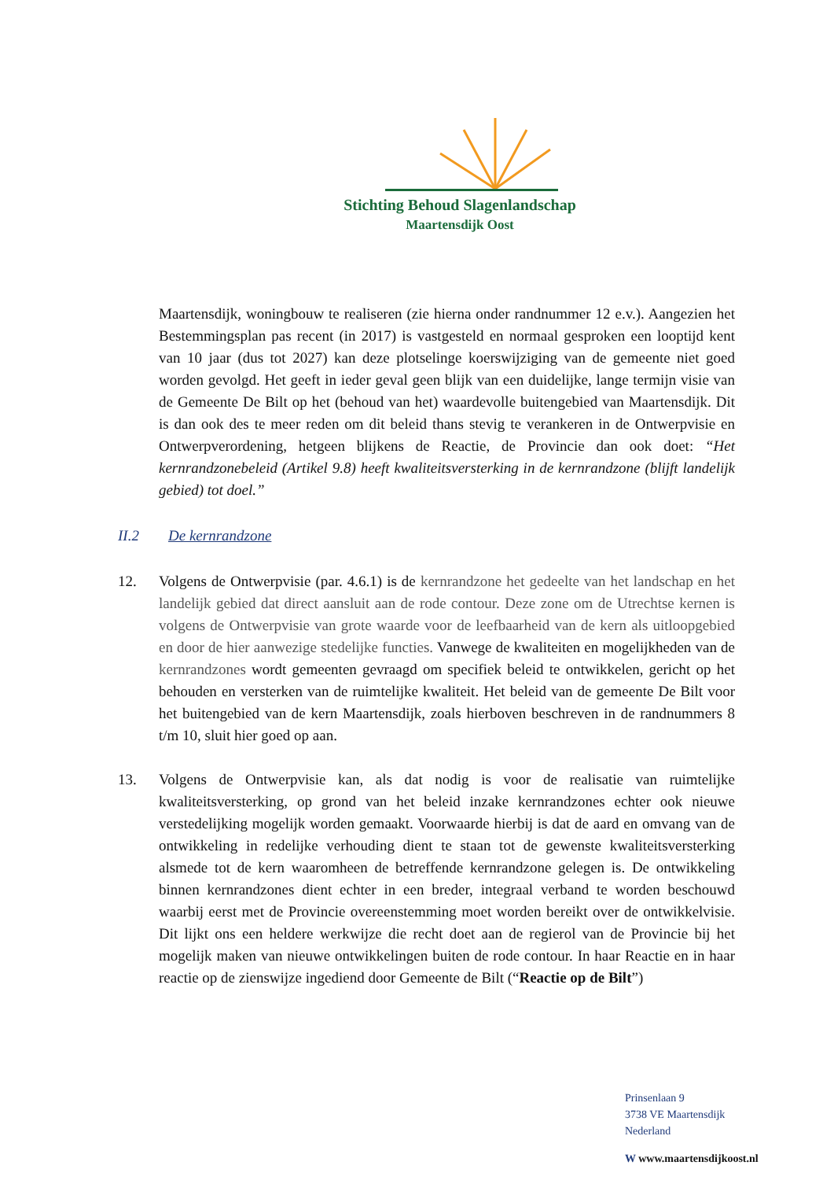Stichting Behoud Slagenlandschap
Maartensdijk Oost
Maartensdijk, woningbouw te realiseren (zie hierna onder randnummer 12 e.v.). Aangezien het Bestemmingsplan pas recent (in 2017) is vastgesteld en normaal gesproken een looptijd kent van 10 jaar (dus tot 2027) kan deze plotselinge koerswijziging van de gemeente niet goed worden gevolgd. Het geeft in ieder geval geen blijk van een duidelijke, lange termijn visie van de Gemeente De Bilt op het (behoud van het) waardevolle buitengebied van Maartensdijk. Dit is dan ook des te meer reden om dit beleid thans stevig te verankeren in de Ontwerpvisie en Ontwerpverordening, hetgeen blijkens de Reactie, de Provincie dan ook doet: “Het kernrandzonebeleid (Artikel 9.8) heeft kwaliteitsversterking in de kernrandzone (blijft landelijk gebied) tot doel.”
II.2 De kernrandzone
12. Volgens de Ontwerpvisie (par. 4.6.1) is de kernrandzone het gedeelte van het landschap en het landelijk gebied dat direct aansluit aan de rode contour. Deze zone om de Utrechtse kernen is volgens de Ontwerpvisie van grote waarde voor de leefbaarheid van de kern als uitloopgebied en door de hier aanwezige stedelijke functies. Vanwege de kwaliteiten en mogelijkheden van de kernrandzones wordt gemeenten gevraagd om specifiek beleid te ontwikkelen, gericht op het behouden en versterken van de ruimtelijke kwaliteit. Het beleid van de gemeente De Bilt voor het buitengebied van de kern Maartensdijk, zoals hierboven beschreven in de randnummers 8 t/m 10, sluit hier goed op aan.
13. Volgens de Ontwerpvisie kan, als dat nodig is voor de realisatie van ruimtelijke kwaliteitsversterking, op grond van het beleid inzake kernrandzones echter ook nieuwe verstedelijking mogelijk worden gemaakt. Voorwaarde hierbij is dat de aard en omvang van de ontwikkeling in redelijke verhouding dient te staan tot de gewenste kwaliteitsversterking alsmede tot de kern waaromheen de betreffende kernrandzone gelegen is. De ontwikkeling binnen kernrandzones dient echter in een breder, integraal verband te worden beschouwd waarbij eerst met de Provincie overeenstemming moet worden bereikt over de ontwikkelvisie. Dit lijkt ons een heldere werkwijze die recht doet aan de regierol van de Provincie bij het mogelijk maken van nieuwe ontwikkelingen buiten de rode contour. In haar Reactie en in haar reactie op de zienswijze ingediend door Gemeente de Bilt (“Reactie op de Bilt”)
Prinsenlaan 9
3738 VE Maartensdijk
Nederland
W www.maartensdijkoost.nl